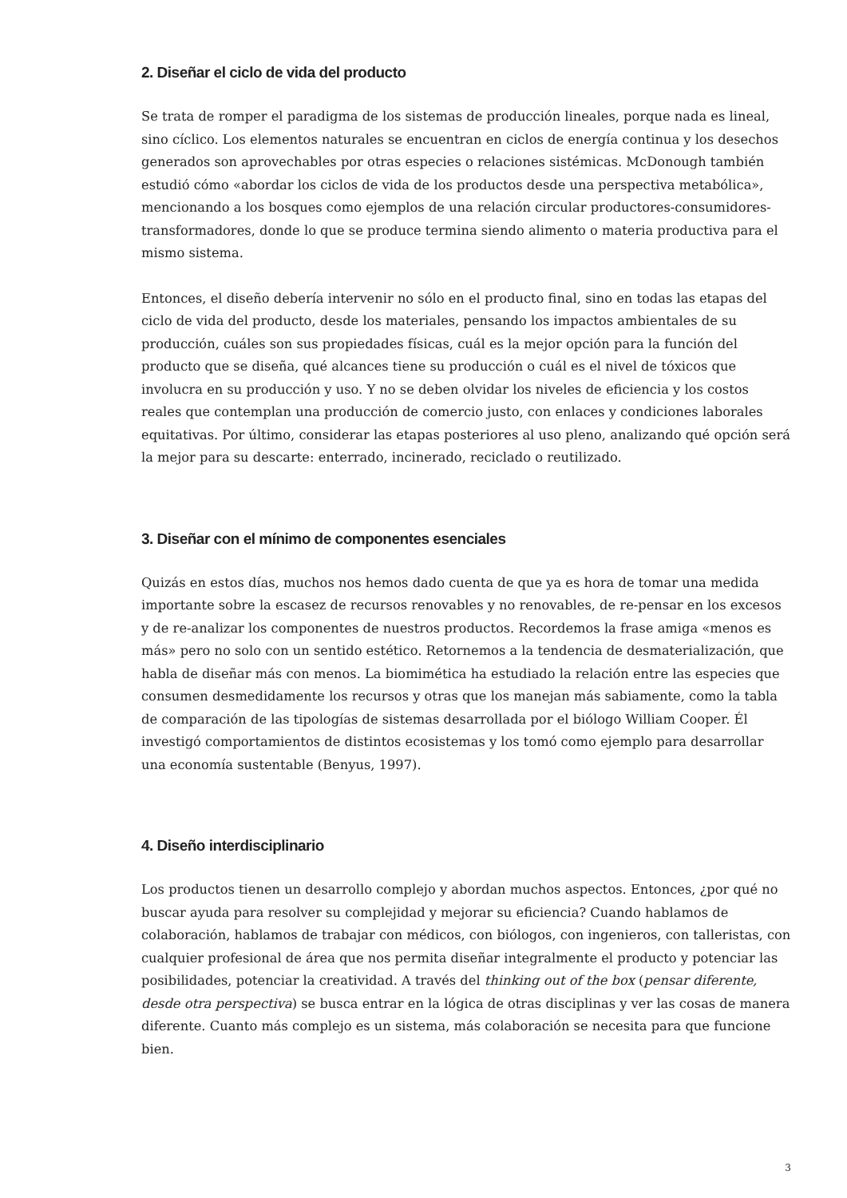2. Diseñar el ciclo de vida del producto
Se trata de romper el paradigma de los sistemas de producción lineales, porque nada es lineal, sino cíclico. Los elementos naturales se encuentran en ciclos de energía continua y los desechos generados son aprovechables por otras especies o relaciones sistémicas. McDonough también estudió cómo «abordar los ciclos de vida de los productos desde una perspectiva metabólica», mencionando a los bosques como ejemplos de una relación circular productores-consumidores-transformadores, donde lo que se produce termina siendo alimento o materia productiva para el mismo sistema.
Entonces, el diseño debería intervenir no sólo en el producto final, sino en todas las etapas del ciclo de vida del producto, desde los materiales, pensando los impactos ambientales de su producción, cuáles son sus propiedades físicas, cuál es la mejor opción para la función del producto que se diseña, qué alcances tiene su producción o cuál es el nivel de tóxicos que involucra en su producción y uso. Y no se deben olvidar los niveles de eficiencia y los costos reales que contemplan una producción de comercio justo, con enlaces y condiciones laborales equitativas. Por último, considerar las etapas posteriores al uso pleno, analizando qué opción será la mejor para su descarte: enterrado, incinerado, reciclado o reutilizado.
3. Diseñar con el mínimo de componentes esenciales
Quizás en estos días, muchos nos hemos dado cuenta de que ya es hora de tomar una medida importante sobre la escasez de recursos renovables y no renovables, de re-pensar en los excesos y de re-analizar los componentes de nuestros productos. Recordemos la frase amiga «menos es más» pero no solo con un sentido estético. Retornemos a la tendencia de desmaterialización, que habla de diseñar más con menos. La biomimética ha estudiado la relación entre las especies que consumen desmedidamente los recursos y otras que los manejan más sabiamente, como la tabla de comparación de las tipologías de sistemas desarrollada por el biólogo William Cooper. Él investigó comportamientos de distintos ecosistemas y los tomó como ejemplo para desarrollar una economía sustentable (Benyus, 1997).
4. Diseño interdisciplinario
Los productos tienen un desarrollo complejo y abordan muchos aspectos. Entonces, ¿por qué no buscar ayuda para resolver su complejidad y mejorar su eficiencia? Cuando hablamos de colaboración, hablamos de trabajar con médicos, con biólogos, con ingenieros, con talleristas, con cualquier profesional de área que nos permita diseñar integralmente el producto y potenciar las posibilidades, potenciar la creatividad. A través del thinking out of the box (pensar diferente, desde otra perspectiva) se busca entrar en la lógica de otras disciplinas y ver las cosas de manera diferente. Cuanto más complejo es un sistema, más colaboración se necesita para que funcione bien.
3